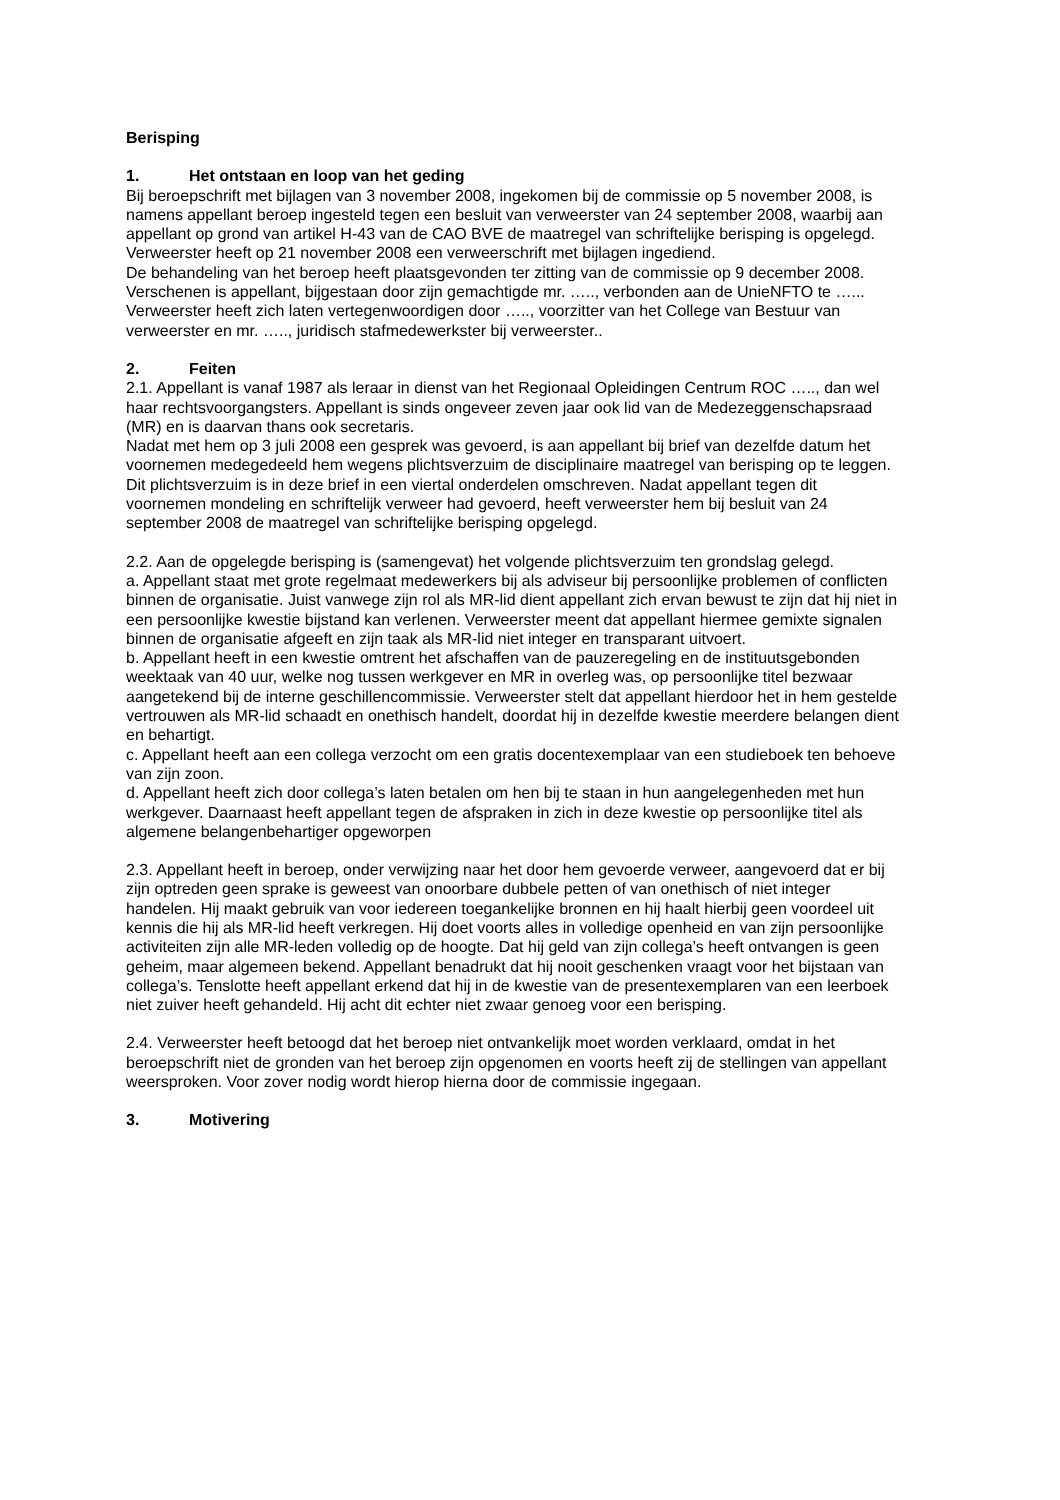Berisping
1. Het ontstaan en loop van het geding
Bij beroepschrift met bijlagen van 3 november 2008, ingekomen bij de commissie op 5 november 2008, is namens appellant beroep ingesteld tegen een besluit van verweerster van 24 september 2008, waarbij aan appellant op grond van artikel H-43 van de CAO BVE de maatregel van schriftelijke berisping is opgelegd.
Verweerster heeft op 21 november 2008 een verweerschrift met bijlagen ingediend.
De behandeling van het beroep heeft plaatsgevonden ter zitting van de commissie op 9 december 2008. Verschenen is appellant, bijgestaan door zijn gemachtigde mr. ….., verbonden aan de UnieNFTO te …... Verweerster heeft zich laten vertegenwoordigen door ….., voorzitter van het College van Bestuur van verweerster en mr. ….., juridisch stafmedewerkster bij verweerster..
2. Feiten
2.1. Appellant is vanaf 1987 als leraar in dienst van het Regionaal Opleidingen Centrum ROC ….., dan wel haar rechtsvoorgangsters. Appellant is sinds ongeveer zeven jaar ook lid van de Medezeggenschapsraad (MR) en is daarvan thans ook secretaris.
Nadat met hem op 3 juli 2008 een gesprek was gevoerd, is aan appellant bij brief van dezelfde datum het voornemen medegedeeld hem wegens plichtsverzuim de disciplinaire maatregel van berisping op te leggen. Dit plichtsverzuim is in deze brief in een viertal onderdelen omschreven. Nadat appellant tegen dit voornemen mondeling en schriftelijk verweer had gevoerd, heeft verweerster hem bij besluit van 24 september 2008 de maatregel van schriftelijke berisping opgelegd.
2.2. Aan de opgelegde berisping is (samengevat) het volgende plichtsverzuim ten grondslag gelegd.
a. Appellant staat met grote regelmaat medewerkers bij als adviseur bij persoonlijke problemen of conflicten binnen de organisatie. Juist vanwege zijn rol als MR-lid dient appellant zich ervan bewust te zijn dat hij niet in een persoonlijke kwestie bijstand kan verlenen. Verweerster meent dat appellant hiermee gemixte signalen binnen de organisatie afgeeft en zijn taak als MR-lid niet integer en transparant uitvoert.
b. Appellant heeft in een kwestie omtrent het afschaffen van de pauzeregeling en de instituutsgebonden weektaak van 40 uur, welke nog tussen werkgever en MR in overleg was, op persoonlijke titel bezwaar aangetekend bij de interne geschillencommissie. Verweerster stelt dat appellant hierdoor het in hem gestelde vertrouwen als MR-lid schaadt en onethisch handelt, doordat hij in dezelfde kwestie meerdere belangen dient en behartigt.
c. Appellant heeft aan een collega verzocht om een gratis docentexemplaar van een studieboek ten behoeve van zijn zoon.
d. Appellant heeft zich door collega’s laten betalen om hen bij te staan in hun aangelegenheden met hun werkgever. Daarnaast heeft appellant tegen de afspraken in zich in deze kwestie op persoonlijke titel als algemene belangenbehartiger opgeworpen
2.3. Appellant heeft in beroep, onder verwijzing naar het door hem gevoerde verweer, aangevoerd dat er bij zijn optreden geen sprake is geweest van onoorbare dubbele petten of van onethisch of niet integer handelen. Hij maakt gebruik van voor iedereen toegankelijke bronnen en hij haalt hierbij geen voordeel uit kennis die hij als MR-lid heeft verkregen. Hij doet voorts alles in volledige openheid en van zijn persoonlijke activiteiten zijn alle MR-leden volledig op de hoogte. Dat hij geld van zijn collega’s heeft ontvangen is geen geheim, maar algemeen bekend. Appellant benadrukt dat hij nooit geschenken vraagt voor het bijstaan van collega’s. Tenslotte heeft appellant erkend dat hij in de kwestie van de presentexemplaren van een leerboek niet zuiver heeft gehandeld. Hij acht dit echter niet zwaar genoeg voor een berisping.
2.4. Verweerster heeft betoogd dat het beroep niet ontvankelijk moet worden verklaard, omdat in het beroepschrift niet de gronden van het beroep zijn opgenomen en voorts heeft zij de stellingen van appellant weersproken. Voor zover nodig wordt hierop hierna door de commissie ingegaan.
3. Motivering